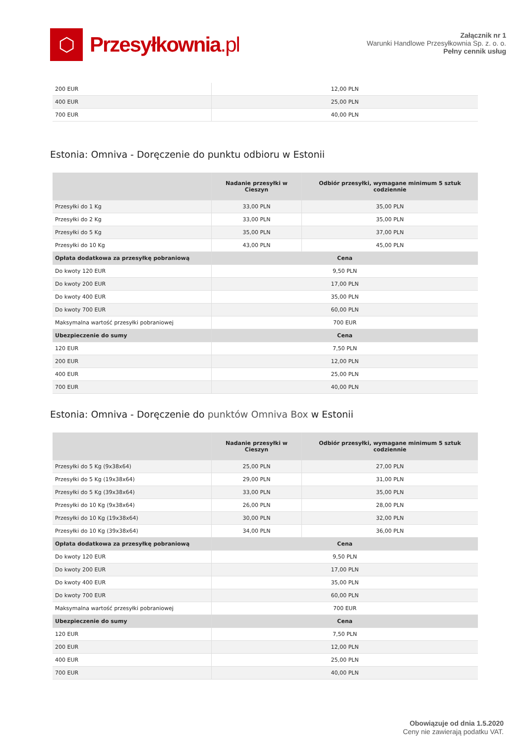⬡
Przesyłkownia.pl
Załącznik nr 1
Warunki Handlowe Przesyłkownia Sp. z. o. o.
Pełny cennik usług
| 200 EUR | 12,00 PLN |
| 400 EUR | 25,00 PLN |
| 700 EUR | 40,00 PLN |
Estonia: Omniva - Doręczenie do punktu odbioru w Estonii
| | Nadanie przesyłki w Cieszyn | Odbiór przesyłki, wymagane minimum 5 sztuk codziennie |
| --- | --- | --- |
| Przesyłki do 1 Kg | 33,00 PLN | 35,00 PLN |
| Przesyłki do 2 Kg | 33,00 PLN | 35,00 PLN |
| Przesyłki do 5 Kg | 35,00 PLN | 37,00 PLN |
| Przesyłki do 10 Kg | 43,00 PLN | 45,00 PLN |
| Opłata dodatkowa za przesyłkę pobraniową | Cena | |
| Do kwoty 120 EUR | 9,50 PLN | |
| Do kwoty 200 EUR | 17,00 PLN | |
| Do kwoty 400 EUR | 35,00 PLN | |
| Do kwoty 700 EUR | 60,00 PLN | |
| Maksymalna wartość przesyłki pobraniowej | 700 EUR | |
| Ubezpieczenie do sumy | Cena | |
| 120 EUR | 7,50 PLN | |
| 200 EUR | 12,00 PLN | |
| 400 EUR | 25,00 PLN | |
| 700 EUR | 40,00 PLN | |
Estonia: Omniva - Doręczenie do punktów Omniva Box w Estonii
| | Nadanie przesyłki w Cieszyn | Odbiór przesyłki, wymagane minimum 5 sztuk codziennie |
| --- | --- | --- |
| Przesyłki do 5 Kg (9x38x64) | 25,00 PLN | 27,00 PLN |
| Przesyłki do 5 Kg (19x38x64) | 29,00 PLN | 31,00 PLN |
| Przesyłki do 5 Kg (39x38x64) | 33,00 PLN | 35,00 PLN |
| Przesyłki do 10 Kg (9x38x64) | 26,00 PLN | 28,00 PLN |
| Przesyłki do 10 Kg (19x38x64) | 30,00 PLN | 32,00 PLN |
| Przesyłki do 10 Kg (39x38x64) | 34,00 PLN | 36,00 PLN |
| Opłata dodatkowa za przesyłkę pobraniową | Cena | |
| Do kwoty 120 EUR | 9,50 PLN | |
| Do kwoty 200 EUR | 17,00 PLN | |
| Do kwoty 400 EUR | 35,00 PLN | |
| Do kwoty 700 EUR | 60,00 PLN | |
| Maksymalna wartość przesyłki pobraniowej | 700 EUR | |
| Ubezpieczenie do sumy | Cena | |
| 120 EUR | 7,50 PLN | |
| 200 EUR | 12,00 PLN | |
| 400 EUR | 25,00 PLN | |
| 700 EUR | 40,00 PLN | |
Obowiązuje od dnia 1.5.2020
Ceny nie zawierają podatku VAT.